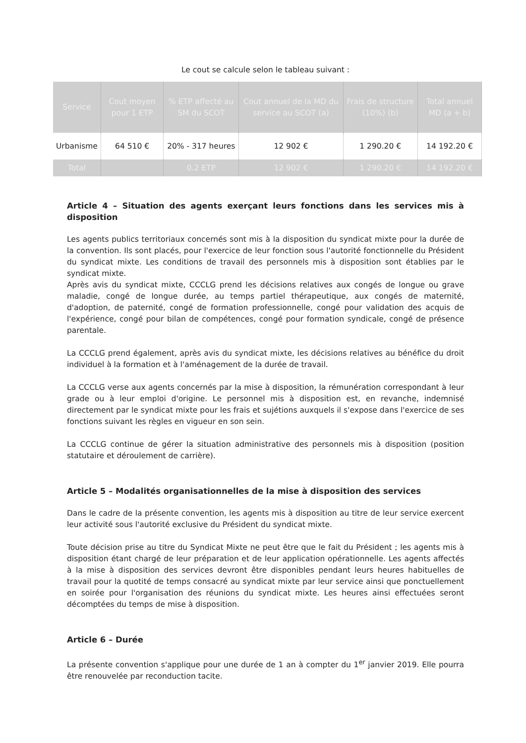Le cout se calcule selon le tableau suivant :
| Service | Cout moyen pour 1 ETP | % ETP affecté au SM du SCOT | Cout annuel de la MD du service au SCOT (a) | Frais de structure (10%) (b) | Total annuel MD (a + b) |
| --- | --- | --- | --- | --- | --- |
| Urbanisme | 64 510 € | 20% - 317 heures | 12 902 € | 1 290.20 € | 14 192.20 € |
| Total | | 0.2 ETP | 12 902 € | 1 290.20 € | 14 192.20 € |
Article 4 – Situation des agents exerçant leurs fonctions dans les services mis à disposition
Les agents publics territoriaux concernés sont mis à la disposition du syndicat mixte pour la durée de la convention. Ils sont placés, pour l'exercice de leur fonction sous l'autorité fonctionnelle du Président du syndicat mixte. Les conditions de travail des personnels mis à disposition sont établies par le syndicat mixte.
Après avis du syndicat mixte, CCCLG prend les décisions relatives aux congés de longue ou grave maladie, congé de longue durée, au temps partiel thérapeutique, aux congés de maternité, d'adoption, de paternité, congé de formation professionnelle, congé pour validation des acquis de l'expérience, congé pour bilan de compétences, congé pour formation syndicale, congé de présence parentale.
La CCCLG prend également, après avis du syndicat mixte, les décisions relatives au bénéfice du droit individuel à la formation et à l'aménagement de la durée de travail.
La CCCLG verse aux agents concernés par la mise à disposition, la rémunération correspondant à leur grade ou à leur emploi d'origine. Le personnel mis à disposition est, en revanche, indemnisé directement par le syndicat mixte pour les frais et sujétions auxquels il s'expose dans l'exercice de ses fonctions suivant les règles en vigueur en son sein.
La CCCLG continue de gérer la situation administrative des personnels mis à disposition (position statutaire et déroulement de carrière).
Article 5 – Modalités organisationnelles de la mise à disposition des services
Dans le cadre de la présente convention, les agents mis à disposition au titre de leur service exercent leur activité sous l'autorité exclusive du Président du syndicat mixte.
Toute décision prise au titre du Syndicat Mixte ne peut être que le fait du Président ; les agents mis à disposition étant chargé de leur préparation et de leur application opérationnelle. Les agents affectés à la mise à disposition des services devront être disponibles pendant leurs heures habituelles de travail pour la quotité de temps consacré au syndicat mixte par leur service ainsi que ponctuellement en soirée pour l'organisation des réunions du syndicat mixte. Les heures ainsi effectuées seront décomptées du temps de mise à disposition.
Article 6 – Durée
La présente convention s'applique pour une durée de 1 an à compter du 1<sup>er</sup> janvier 2019. Elle pourra être renouvelée par reconduction tacite.